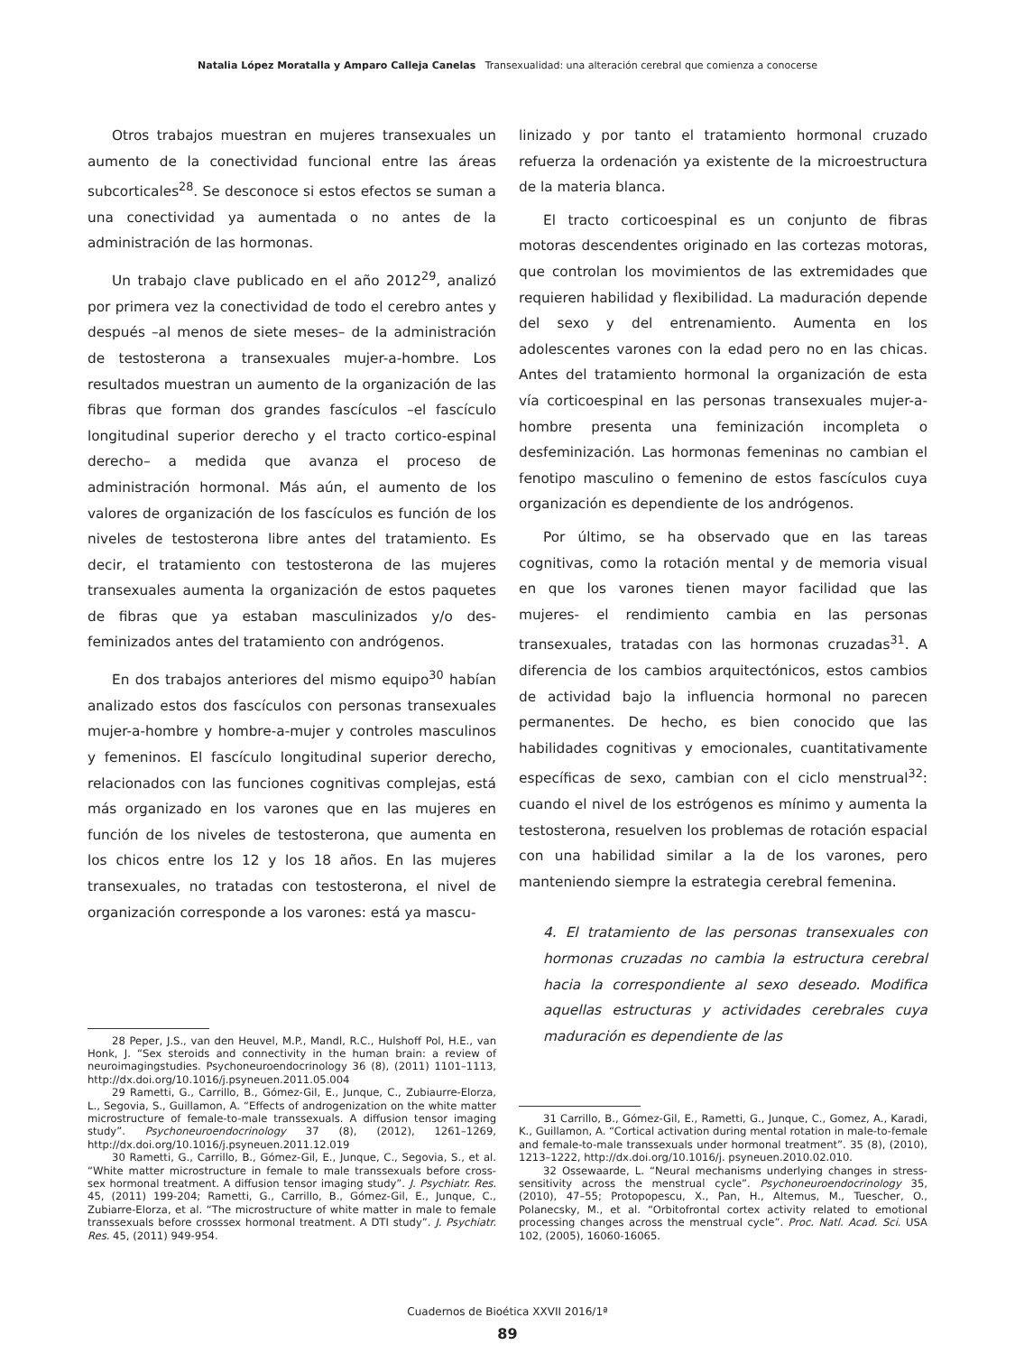Natalia López Moratalla y Amparo Calleja Canelas Transexualidad: una alteración cerebral que comienza a conocerse
Otros trabajos muestran en mujeres transexuales un aumento de la conectividad funcional entre las áreas subcorticales<sup>28</sup>. Se desconoce si estos efectos se suman a una conectividad ya aumentada o no antes de la administración de las hormonas.
Un trabajo clave publicado en el año 2012<sup>29</sup>, analizó por primera vez la conectividad de todo el cerebro antes y después –al menos de siete meses– de la administración de testosterona a transexuales mujer-a-hombre. Los resultados muestran un aumento de la organización de las fibras que forman dos grandes fascículos –el fascículo longitudinal superior derecho y el tracto cortico-espinal derecho– a medida que avanza el proceso de administración hormonal. Más aún, el aumento de los valores de organización de los fascículos es función de los niveles de testosterona libre antes del tratamiento. Es decir, el tratamiento con testosterona de las mujeres transexuales aumenta la organización de estos paquetes de fibras que ya estaban masculinizados y/o des-feminizados antes del tratamiento con andrógenos.
En dos trabajos anteriores del mismo equipo<sup>30</sup> habían analizado estos dos fascículos con personas transexuales mujer-a-hombre y hombre-a-mujer y controles masculinos y femeninos. El fascículo longitudinal superior derecho, relacionados con las funciones cognitivas complejas, está más organizado en los varones que en las mujeres en función de los niveles de testosterona, que aumenta en los chicos entre los 12 y los 18 años. En las mujeres transexuales, no tratadas con testosterona, el nivel de organización corresponde a los varones: está ya mascu-
28 Peper, J.S., van den Heuvel, M.P., Mandl, R.C., Hulshoff Pol, H.E., van Honk, J. “Sex steroids and connectivity in the human brain: a review of neuroimagingstudies. Psychoneuroendocrinology 36 (8), (2011) 1101–1113, http://dx.doi.org/10.1016/j.psyneuen.2011.05.004
29 Rametti, G., Carrillo, B., Gómez-Gil, E., Junque, C., Zubiaurre-Elorza, L., Segovia, S., Guillamon, A. “Effects of androgenization on the white matter microstructure of female-to-male transsexuals. A diffusion tensor imaging study”. Psychoneuroendocrinology 37 (8), (2012), 1261–1269, http://dx.doi.org/10.1016/j.psyneuen.2011.12.019
30 Rametti, G., Carrillo, B., Gómez-Gil, E., Junque, C., Segovia, S., et al. “White matter microstructure in female to male transsexuals before cross-sex hormonal treatment. A diffusion tensor imaging study”. J. Psychiatr. Res. 45, (2011) 199-204; Rametti, G., Carrillo, B., Gómez-Gil, E., Junque, C., Zubiarre-Elorza, et al. “The microstructure of white matter in male to female transsexuals before crosssex hormonal treatment. A DTI study”. J. Psychiatr. Res. 45, (2011) 949-954.
linizado y por tanto el tratamiento hormonal cruzado refuerza la ordenación ya existente de la microestructura de la materia blanca.
El tracto corticoespinal es un conjunto de fibras motoras descendentes originado en las cortezas motoras, que controlan los movimientos de las extremidades que requieren habilidad y flexibilidad. La maduración depende del sexo y del entrenamiento. Aumenta en los adolescentes varones con la edad pero no en las chicas. Antes del tratamiento hormonal la organización de esta vía corticoespinal en las personas transexuales mujer-a-hombre presenta una feminización incompleta o desfeminización. Las hormonas femeninas no cambian el fenotipo masculino o femenino de estos fascículos cuya organización es dependiente de los andrógenos.
Por último, se ha observado que en las tareas cognitivas, como la rotación mental y de memoria visual en que los varones tienen mayor facilidad que las mujeres- el rendimiento cambia en las personas transexuales, tratadas con las hormonas cruzadas<sup>31</sup>. A diferencia de los cambios arquitectónicos, estos cambios de actividad bajo la influencia hormonal no parecen permanentes. De hecho, es bien conocido que las habilidades cognitivas y emocionales, cuantitativamente específicas de sexo, cambian con el ciclo menstrual<sup>32</sup>: cuando el nivel de los estrógenos es mínimo y aumenta la testosterona, resuelven los problemas de rotación espacial con una habilidad similar a la de los varones, pero manteniendo siempre la estrategia cerebral femenina.
4. El tratamiento de las personas transexuales con hormonas cruzadas no cambia la estructura cerebral hacia la correspondiente al sexo deseado. Modifica aquellas estructuras y actividades cerebrales cuya maduración es dependiente de las
31 Carrillo, B., Gómez-Gil, E., Rametti, G., Junque, C., Gomez, A., Karadi, K., Guillamon, A. “Cortical activation during mental rotation in male-to-female and female-to-male transsexuals under hormonal treatment”. 35 (8), (2010), 1213–1222, http://dx.doi.org/10.1016/j. psyneuen.2010.02.010.
32 Ossewaarde, L. “Neural mechanisms underlying changes in stress-sensitivity across the menstrual cycle”. Psychoneuroendocrinology 35, (2010), 47–55; Protopopescu, X., Pan, H., Altemus, M., Tuescher, O., Polanecsky, M., et al. “Orbitofrontal cortex activity related to emotional processing changes across the menstrual cycle”. Proc. Natl. Acad. Sci. USA 102, (2005), 16060-16065.
Cuadernos de Bioética XXVII 2016/1ª
89